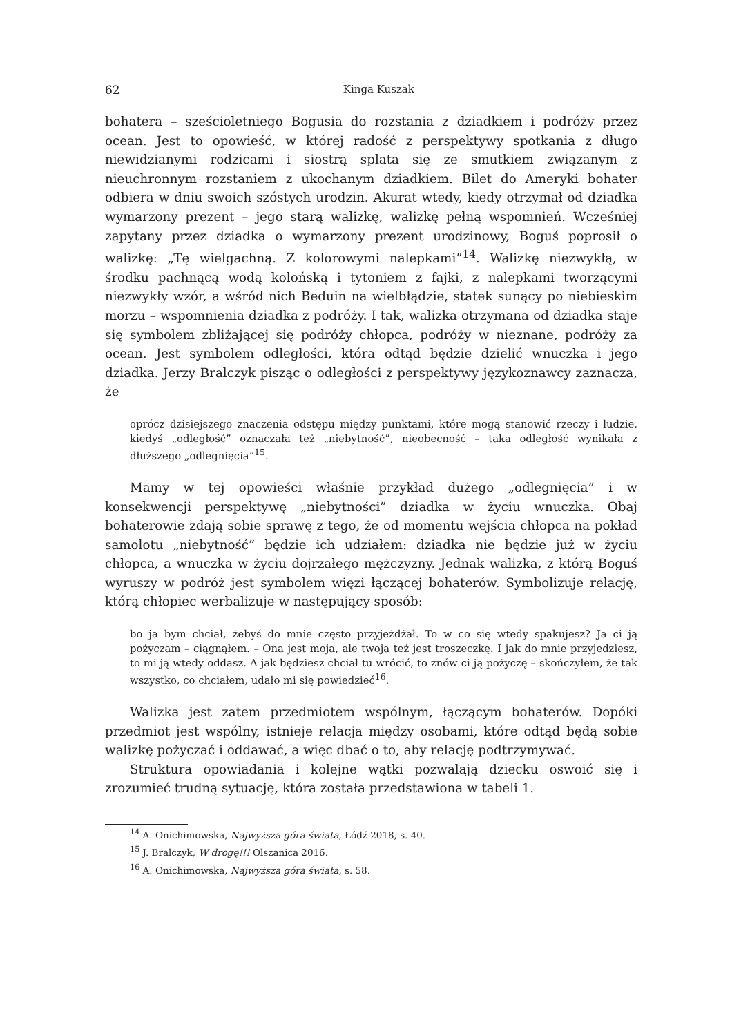62 Kinga Kuszak
bohatera – sześcioletniego Bogusia do rozstania z dziadkiem i podróży przez ocean. Jest to opowieść, w której radość z perspektywy spotkania z długo niewidzianymi rodzicami i siostrą splata się ze smutkiem związanym z nieuchronnym rozstaniem z ukochanym dziadkiem. Bilet do Ameryki bohater odbiera w dniu swoich szóstych urodzin. Akurat wtedy, kiedy otrzymał od dziadka wymarzony prezent – jego starą walizkę, walizkę pełną wspomnień. Wcześniej zapytany przez dziadka o wymarzony prezent urodzinowy, Boguś poprosił o walizkę: „Tę wielgachną. Z kolorowymi nalepkami”<sup>14</sup>. Walizkę niezwykłą, w środku pachnącą wodą kolońską i tytoniem z fajki, z nalepkami tworzącymi niezwykły wzór, a wśród nich Beduin na wielbłądzie, statek sunący po niebieskim morzu – wspomnienia dziadka z podróży. I tak, walizka otrzymana od dziadka staje się symbolem zbliżającej się podróży chłopca, podróży w nieznane, podróży za ocean. Jest symbolem odległości, która odtąd będzie dzielić wnuczka i jego dziadka. Jerzy Bralczyk pisząc o odległości z perspektywy językoznawcy zaznacza, że
oprócz dzisiejszego znaczenia odstępu między punktami, które mogą stanowić rzeczy i ludzie, kiedyś „odległość” oznaczała też „niebytność”, nieobecność – taka odległość wynikała z dłuższego „odlegnięcia”<sup>15</sup>.
Mamy w tej opowieści właśnie przykład dużego „odlegnięcia” i w konsekwencji perspektywę „niebytności” dziadka w życiu wnuczka. Obaj bohaterowie zdają sobie sprawę z tego, że od momentu wejścia chłopca na pokład samolotu „niebytność” będzie ich udziałem: dziadka nie będzie już w życiu chłopca, a wnuczka w życiu dojrzałego mężczyzny. Jednak walizka, z którą Boguś wyruszy w podróż jest symbolem więzi łączącej bohaterów. Symbolizuje relację, którą chłopiec werbalizuje w następujący sposób:
bo ja bym chciał, żebyś do mnie często przyjeżdżał. To w co się wtedy spakujesz? Ja ci ją pożyczam – ciągnąłem. – Ona jest moja, ale twoja też jest troszeczkę. I jak do mnie przyjedziesz, to mi ją wtedy oddasz. A jak będziesz chciał tu wrócić, to znów ci ją pożyczę – skończyłem, że tak wszystko, co chciałem, udało mi się powiedzieć<sup>16</sup>.
Walizka jest zatem przedmiotem wspólnym, łączącym bohaterów. Dopóki przedmiot jest wspólny, istnieje relacja między osobami, które odtąd będą sobie walizkę pożyczać i oddawać, a więc dbać o to, aby relację podtrzymywać.
Struktura opowiadania i kolejne wątki pozwalają dziecku oswoić się i zrozumieć trudną sytuację, która została przedstawiona w tabeli 1.
<sup>14</sup> A. Onichimowska, Najwyższa góra świata, Łódź 2018, s. 40.
<sup>15</sup> J. Bralczyk, W drogę!!! Olszanica 2016.
<sup>16</sup> A. Onichimowska, Najwyższa góra świata, s. 58.